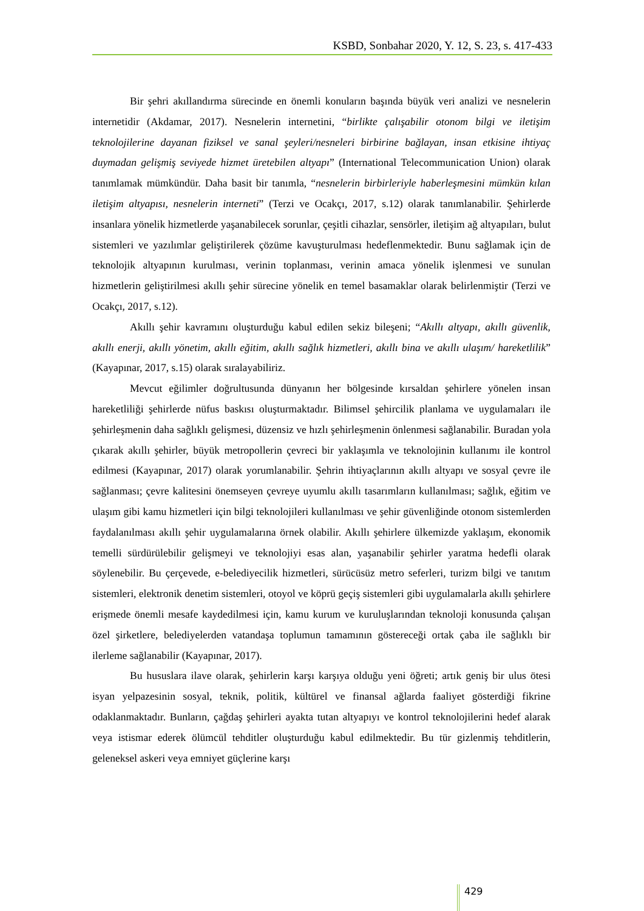KSBD, Sonbahar 2020, Y. 12, S. 23, s. 417-433
Bir şehri akıllandırma sürecinde en önemli konuların başında büyük veri analizi ve nesnelerin internetidir (Akdamar, 2017). Nesnelerin internetini, “birlikte çalışabilir otonom bilgi ve iletişim teknolojilerine dayanan fiziksel ve sanal şeyleri/nesneleri birbirine bağlayan, insan etkisine ihtiyaç duymadan gelişmiş seviyede hizmet üretebilen altyapı” (International Telecommunication Union) olarak tanımlamak mümkündür. Daha basit bir tanımla, “nesnelerin birbirleriyle haberleşmesini mümkün kılan iletişim altyapısı, nesnelerin interneti” (Terzi ve Ocakçı, 2017, s.12) olarak tanımlanabilir. Şehirlerde insanlara yönelik hizmetlerde yaşanabilecek sorunlar, çeşitli cihazlar, sensörler, iletişim ağ altyapıları, bulut sistemleri ve yazılımlar geliştirilerek çözüme kavuşturulması hedeflenmektedir. Bunu sağlamak için de teknolojik altyapının kurulması, verinin toplanması, verinin amaca yönelik işlenmesi ve sunulan hizmetlerin geliştirilmesi akıllı şehir sürecine yönelik en temel basamaklar olarak belirlenmiştir (Terzi ve Ocakçı, 2017, s.12).
Akıllı şehir kavramını oluşturduğu kabul edilen sekiz bileşeni; “Akıllı altyapı, akıllı güvenlik, akıllı enerji, akıllı yönetim, akıllı eğitim, akıllı sağlık hizmetleri, akıllı bina ve akıllı ulaşım/ hareketlilik” (Kayapınar, 2017, s.15) olarak sıralayabiliriz.
Mevcut eğilimler doğrultusunda dünyanın her bölgesinde kırsaldan şehirlere yönelen insan hareketliliği şehirlerde nüfus baskısı oluşturmaktadır. Bilimsel şehircilik planlama ve uygulamaları ile şehirleşmenin daha sağlıklı gelişmesi, düzensiz ve hızlı şehirleşmenin önlenmesi sağlanabilir. Buradan yola çıkarak akıllı şehirler, büyük metropollerin çevreci bir yaklaşımla ve teknolojinin kullanımı ile kontrol edilmesi (Kayapınar, 2017) olarak yorumlanabilir. Şehrin ihtiyaçlarının akıllı altyapı ve sosyal çevre ile sağlanması; çevre kalitesini önemseyen çevreye uyumlu akıllı tasarımların kullanılması; sağlık, eğitim ve ulaşım gibi kamu hizmetleri için bilgi teknolojileri kullanılması ve şehir güvenliğinde otonom sistemlerden faydalanılması akıllı şehir uygulamalarına örnek olabilir. Akıllı şehirlere ülkemizde yaklaşım, ekonomik temelli sürdürülebilir gelişmeyi ve teknolojiyi esas alan, yaşanabilir şehirler yaratma hedefli olarak söylenebilir. Bu çerçevede, e-belediyecilik hizmetleri, sürücüsüz metro seferleri, turizm bilgi ve tanıtım sistemleri, elektronik denetim sistemleri, otoyol ve köprü geçiş sistemleri gibi uygulamalarla akıllı şehirlere erişmede önemli mesafe kaydedilmesi için, kamu kurum ve kuruluşlarından teknoloji konusunda çalışan özel şirketlere, belediyelerden vatandaşa toplumun tamamının göstereceği ortak çaba ile sağlıklı bir ilerleme sağlanabilir (Kayapınar, 2017).
Bu hususlara ilave olarak, şehirlerin karşı karşıya olduğu yeni öğreti; artık geniş bir ulus ötesi isyan yelpazesinin sosyal, teknik, politik, kültürel ve finansal ağlarda faaliyet gösterdiği fikrine odaklanmaktadır. Bunların, çağdaş şehirleri ayakta tutan altyapıyı ve kontrol teknolojilerini hedef alarak veya istismar ederek ölümcül tehditler oluşturduğu kabul edilmektedir. Bu tür gizlenmiş tehditlerin, geleneksel askeri veya emniyet güçlerine karşı
429